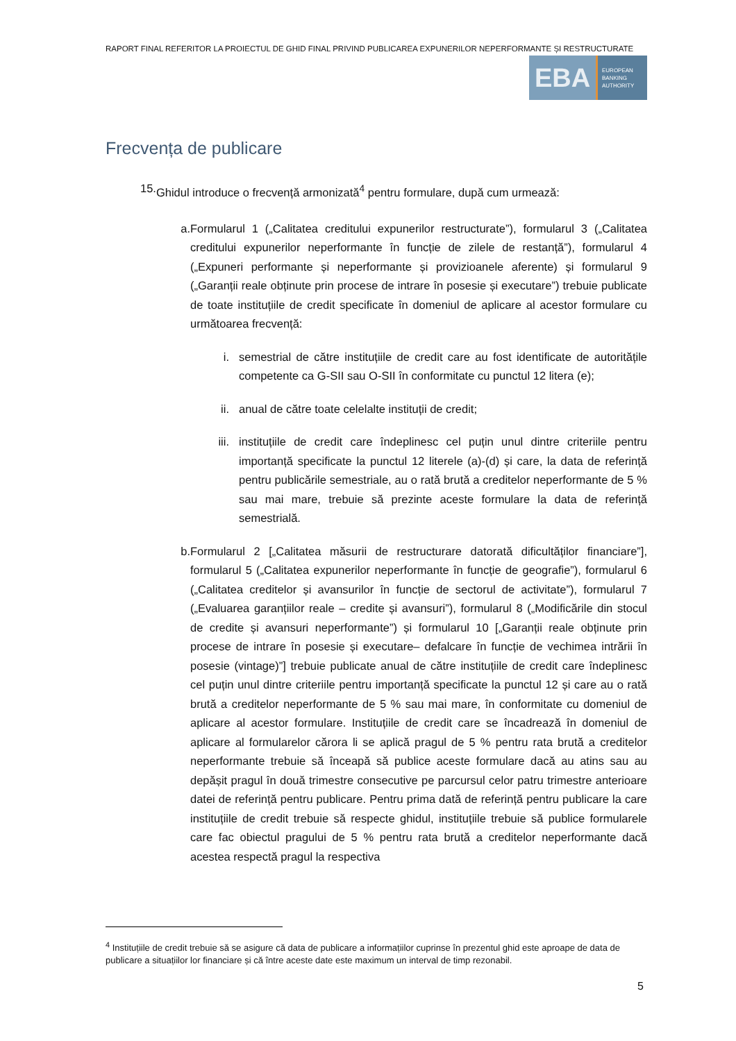RAPORT FINAL REFERITOR LA PROIECTUL DE GHID FINAL PRIVIND PUBLICAREA EXPUNERILOR NEPERFORMANTE ȘI RESTRUCTURATE
EBA
EUROPEAN
BANKING
AUTHORITY
Frecvența de publicare
15. Ghidul introduce o frecvență armonizată<sup>4</sup> pentru formulare, după cum urmează:
a. Formularul 1 („Calitatea creditului expunerilor restructurate”), formularul 3 („Calitatea creditului expunerilor neperformante în funcție de zilele de restanță”), formularul 4 („Expuneri performante și neperformante și provizioanele aferente) și formularul 9 („Garanții reale obținute prin procese de intrare în posesie și executare”) trebuie publicate de toate instituțiile de credit specificate în domeniul de aplicare al acestor formulare cu următoarea frecvență:
i. semestrial de către instituțiile de credit care au fost identificate de autoritățile competente ca G-SII sau O-SII în conformitate cu punctul 12 litera (e);
ii.
anual de către toate celelalte instituții de credit;
iii.
instituțiile de credit care îndeplinesc cel puțin unul dintre criteriile pentru importanță specificate la punctul 12 literele (a)-(d) și care, la data de referință pentru publicările semestriale, au o rată brută a creditelor neperformante de 5 % sau mai mare, trebuie să prezinte aceste formulare la data de referință semestrială.
b. Formularul 2 [„Calitatea măsurii de restructurare datorată dificultăților financiare”], formularul 5 („Calitatea expunerilor neperformante în funcție de geografie”), formularul 6 („Calitatea creditelor și avansurilor în funcție de sectorul de activitate”), formularul 7 („Evaluarea garanțiilor reale – credite și avansuri”), formularul 8 („Modificările din stocul de credite și avansuri neperformante”) și formularul 10 [„Garanții reale obținute prin procese de intrare în posesie și executare– defalcare în funcție de vechimea intrării în posesie (vintage)”] trebuie publicate anual de către instituțiile de credit care îndeplinesc cel puțin unul dintre criteriile pentru importanță specificate la punctul 12 și care au o rată brută a creditelor neperformante de 5 % sau mai mare, în conformitate cu domeniul de aplicare al acestor formulare. Instituțiile de credit care se încadrează în domeniul de aplicare al formularelor cărora li se aplică pragul de 5 % pentru rata brută a creditelor neperformante trebuie să înceapă să publice aceste formulare dacă au atins sau au depășit pragul în două trimestre consecutive pe parcursul celor patru trimestre anterioare datei de referință pentru publicare. Pentru prima dată de referință pentru publicare la care instituțiile de credit trebuie să respecte ghidul, instituțiile trebuie să publice formularele care fac obiectul pragului de 5 % pentru rata brută a creditelor neperformante dacă acestea respectă pragul la respectiva
<sup>4</sup> Instituțiile de credit trebuie să se asigure că data de publicare a informațiilor cuprinse în prezentul ghid este aproape de data de publicare a situațiilor lor financiare și că între aceste date este maximum un interval de timp rezonabil.
5